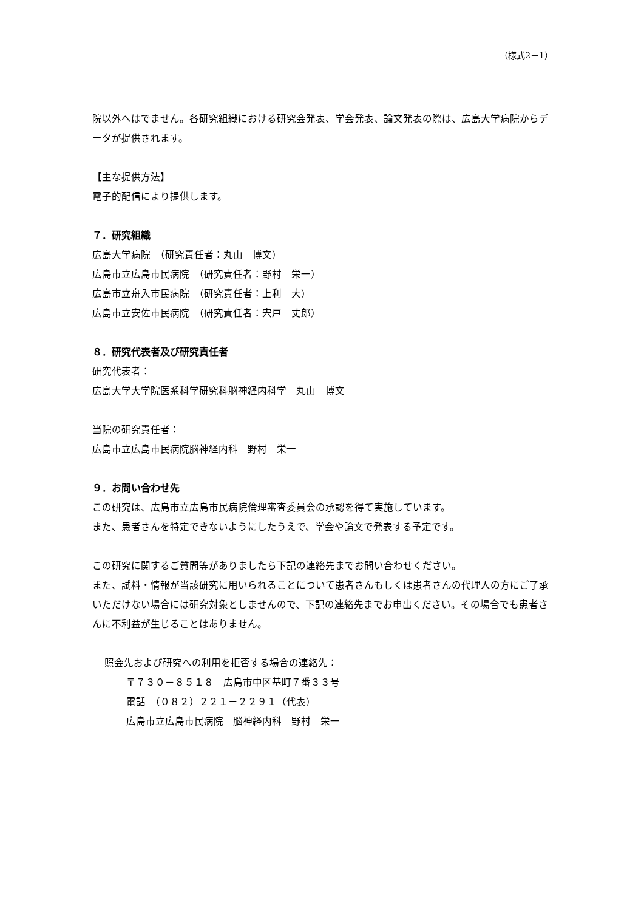（様式2－1）
院以外へはでません。各研究組織における研究会発表、学会発表、論文発表の際は、広島大学病院からデータが提供されます。
【主な提供方法】
電子的配信により提供します。
７．研究組織
広島大学病院　（研究責任者：丸山　博文）
広島市立広島市民病院　（研究責任者：野村　栄一）
広島市立舟入市民病院　（研究責任者：上利　大）
広島市立安佐市民病院　（研究責任者：宍戸　丈郎）
８．研究代表者及び研究責任者
研究代表者：
広島大学大学院医系科学研究科脳神経内科学　丸山　博文
当院の研究責任者：
広島市立広島市民病院脳神経内科　野村　栄一
９．お問い合わせ先
この研究は、広島市立広島市民病院倫理審査委員会の承認を得て実施しています。
また、患者さんを特定できないようにしたうえで、学会や論文で発表する予定です。
この研究に関するご質問等がありましたら下記の連絡先までお問い合わせください。
また、試料・情報が当該研究に用いられることについて患者さんもしくは患者さんの代理人の方にご了承いただけない場合には研究対象としませんので、下記の連絡先までお申出ください。その場合でも患者さんに不利益が生じることはありません。
照会先および研究への利用を拒否する場合の連絡先：
〒７３０－８５１８　広島市中区基町７番３３号
電話　（０８２）２２１－２２９１（代表）
広島市立広島市民病院　脳神経内科　野村　栄一